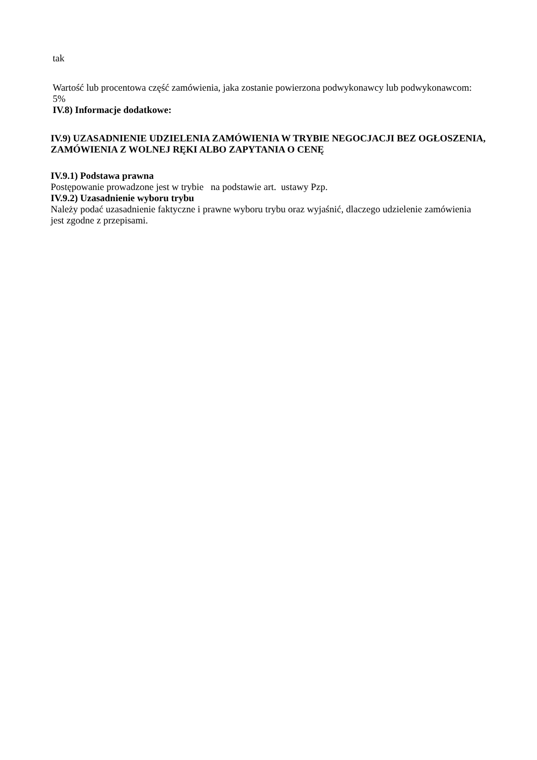tak
Wartość lub procentowa część zamówienia, jaka zostanie powierzona podwykonawcy lub podwykonawcom: 5%
IV.8) Informacje dodatkowe:
IV.9) UZASADNIENIE UDZIELENIA ZAMÓWIENIA W TRYBIE NEGOCJACJI BEZ OGŁOSZENIA, ZAMÓWIENIA Z WOLNEJ RĘKI ALBO ZAPYTANIA O CENĘ
IV.9.1) Podstawa prawna
Postępowanie prowadzone jest w trybie na podstawie art. ustawy Pzp.
IV.9.2) Uzasadnienie wyboru trybu
Należy podać uzasadnienie faktyczne i prawne wyboru trybu oraz wyjaśnić, dlaczego udzielenie zamówienia jest zgodne z przepisami.